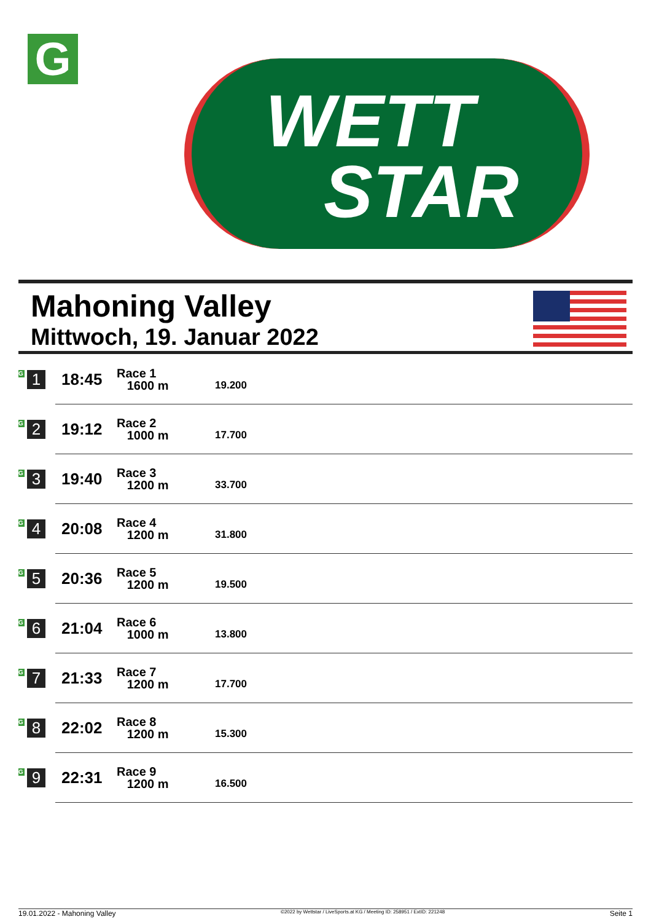G
WETT
STAR
Mahoning Valley
Mittwoch, 19. Januar 2022
| G 1 | 18:45 | Race 1 1600 m | 19.200 |
| G 2 | 19:12 | Race 2 1000 m | 17.700 |
| G 3 | 19:40 | Race 3 1200 m | 33.700 |
| G 4 | 20:08 | Race 4 1200 m | 31.800 |
| G 5 | 20:36 | Race 5 1200 m | 19.500 |
| G 6 | 21:04 | Race 6 1000 m | 13.800 |
| G 7 | 21:33 | Race 7 1200 m | 17.700 |
| G 8 | 22:02 | Race 8 1200 m | 15.300 |
| G 9 | 22:31 | Race 9 1200 m | 16.500 |
19.01.2022 - Mahoning Valley ©2022 by Wettstar / LiveSports.at KG / Meeting ID: 258951 / ExtID: 221248 Seite 1